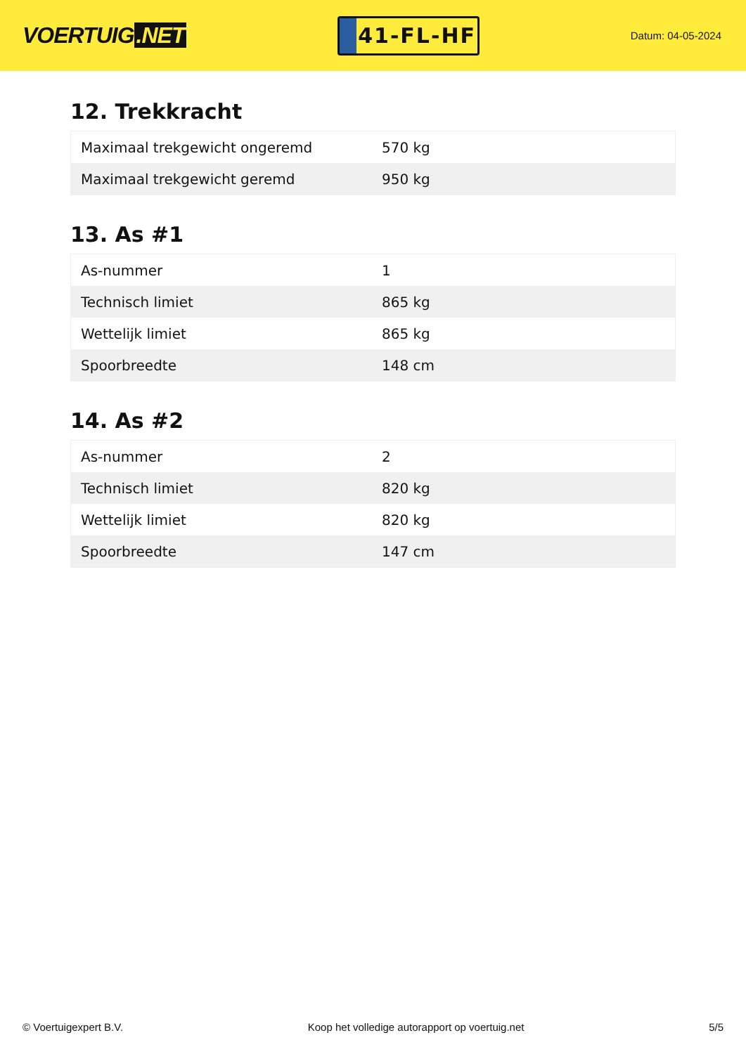VOERTUIG.NET
41-FL-HF
Datum: 04-05-2024
12. Trekkracht
| Maximaal trekgewicht ongeremd | 570 kg |
| Maximaal trekgewicht geremd | 950 kg |
13. As #1
| As-nummer | 1 |
| Technisch limiet | 865 kg |
| Wettelijk limiet | 865 kg |
| Spoorbreedte | 148 cm |
14. As #2
| As-nummer | 2 |
| Technisch limiet | 820 kg |
| Wettelijk limiet | 820 kg |
| Spoorbreedte | 147 cm |
© Voertuigexpert B.V. Koop het volledige autorapport op voertuig.net 5/5